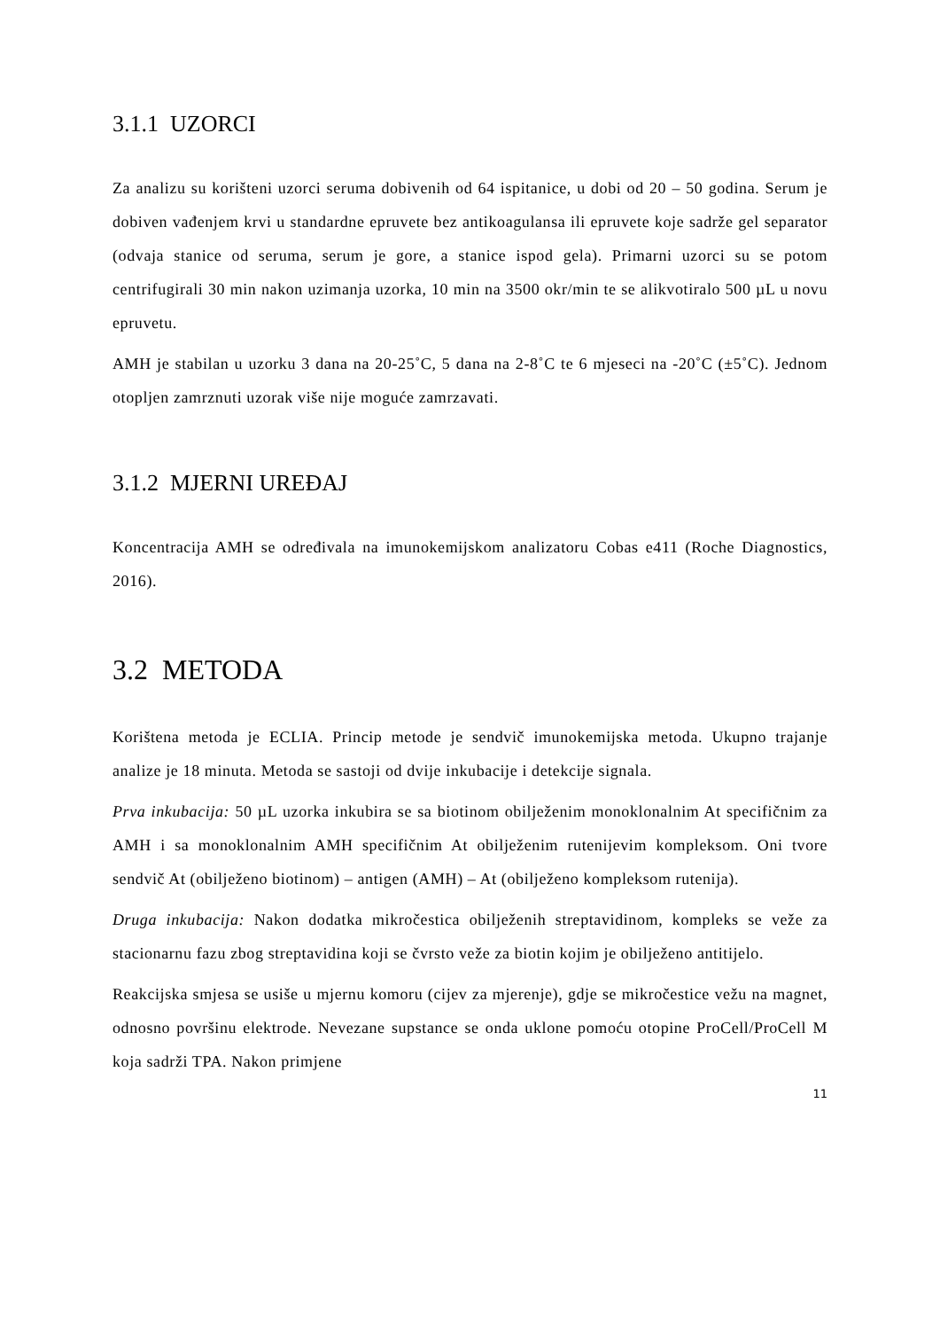3.1.1 UZORCI
Za analizu su korišteni uzorci seruma dobivenih od 64 ispitanice, u dobi od 20 – 50 godina. Serum je dobiven vađenjem krvi u standardne epruvete bez antikoagulansa ili epruvete koje sadrže gel separator (odvaja stanice od seruma, serum je gore, a stanice ispod gela). Primarni uzorci su se potom centrifugirali 30 min nakon uzimanja uzorka, 10 min na 3500 okr/min te se alikvotiralo 500 µL u novu epruvetu.
AMH je stabilan u uzorku 3 dana na 20-25˚C, 5 dana na 2-8˚C te 6 mjeseci na -20˚C (±5˚C). Jednom otopljen zamrznuti uzorak više nije moguće zamrzavati.
3.1.2 MJERNI UREĐAJ
Koncentracija AMH se određivala na imunokemijskom analizatoru Cobas e411 (Roche Diagnostics, 2016).
3.2 METODA
Korištena metoda je ECLIA. Princip metode je sendvič imunokemijska metoda. Ukupno trajanje analize je 18 minuta. Metoda se sastoji od dvije inkubacije i detekcije signala.
Prva inkubacija: 50 µL uzorka inkubira se sa biotinom obilježenim monoklonalnim At specifičnim za AMH i sa monoklonalnim AMH specifičnim At obilježenim rutenijevim kompleksom. Oni tvore sendvič At (obilježeno biotinom) – antigen (AMH) – At (obilježeno kompleksom rutenija).
Druga inkubacija: Nakon dodatka mikročestica obilježenih streptavidinom, kompleks se veže za stacionarnu fazu zbog streptavidina koji se čvrsto veže za biotin kojim je obilježeno antitijelo.
Reakcijska smjesa se usiše u mjernu komoru (cijev za mjerenje), gdje se mikročestice vežu na magnet, odnosno površinu elektrode. Nevezane supstance se onda uklone pomoću otopine ProCell/ProCell M koja sadrži TPA. Nakon primjene
11